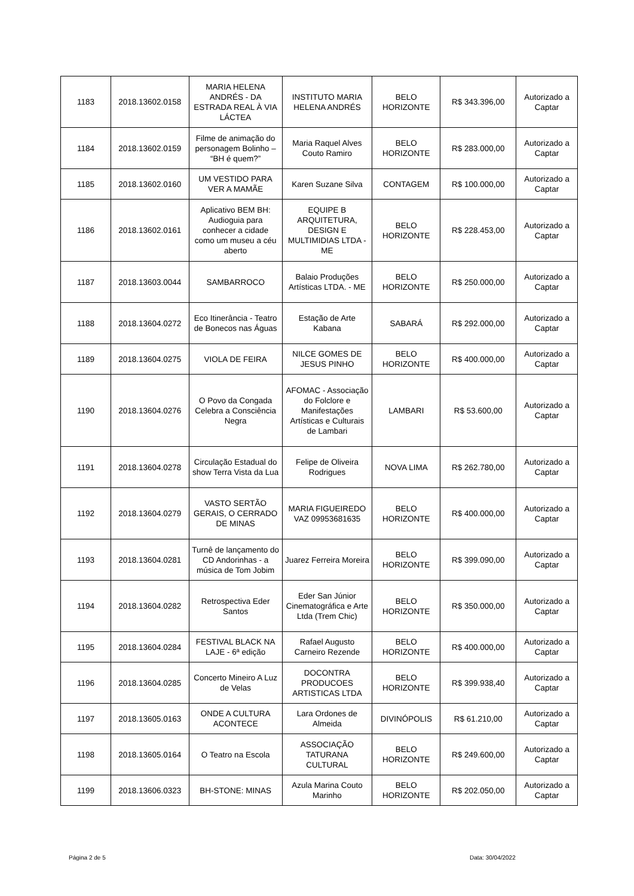| 1183 | 2018.13602.0158 | MARIA HELENA ANDRÉS - DA ESTRADA REAL À VIA LÁCTEA | INSTITUTO MARIA HELENA ANDRÉS | BELO HORIZONTE | R$ 343.396,00 | Autorizado a Captar |
| 1184 | 2018.13602.0159 | Filme de animação do personagem Bolinho – “BH é quem?” | Maria Raquel Alves Couto Ramiro | BELO HORIZONTE | R$ 283.000,00 | Autorizado a Captar |
| 1185 | 2018.13602.0160 | UM VESTIDO PARA VER A MAMÃE | Karen Suzane Silva | CONTAGEM | R$ 100.000,00 | Autorizado a Captar |
| 1186 | 2018.13602.0161 | Aplicativo BEM BH: Audioguia para conhecer a cidade como um museu a céu aberto | EQUIPE B ARQUITETURA, DESIGN E MULTIMIDIAS LTDA - ME | BELO HORIZONTE | R$ 228.453,00 | Autorizado a Captar |
| 1187 | 2018.13603.0044 | SAMBARROCO | Balaio Produções Artísticas LTDA. - ME | BELO HORIZONTE | R$ 250.000,00 | Autorizado a Captar |
| 1188 | 2018.13604.0272 | Eco Itinerância - Teatro de Bonecos nas Águas | Estação de Arte Kabana | SABARÁ | R$ 292.000,00 | Autorizado a Captar |
| 1189 | 2018.13604.0275 | VIOLA DE FEIRA | NILCE GOMES DE JESUS PINHO | BELO HORIZONTE | R$ 400.000,00 | Autorizado a Captar |
| 1190 | 2018.13604.0276 | O Povo da Congada Celebra a Consciência Negra | AFOMAC - Associação do Folclore e Manifestações Artísticas e Culturais de Lambari | LAMBARI | R$ 53.600,00 | Autorizado a Captar |
| 1191 | 2018.13604.0278 | Circulação Estadual do show Terra Vista da Lua | Felipe de Oliveira Rodrigues | NOVA LIMA | R$ 262.780,00 | Autorizado a Captar |
| 1192 | 2018.13604.0279 | VASTO SERTÃO GERAIS, O CERRADO DE MINAS | MARIA FIGUEIREDO VAZ 09953681635 | BELO HORIZONTE | R$ 400.000,00 | Autorizado a Captar |
| 1193 | 2018.13604.0281 | Turnê de lançamento do CD Andorinhas - a música de Tom Jobim | Juarez Ferreira Moreira | BELO HORIZONTE | R$ 399.090,00 | Autorizado a Captar |
| 1194 | 2018.13604.0282 | Retrospectiva Eder Santos | Eder San Júnior Cinematográfica e Arte Ltda (Trem Chic) | BELO HORIZONTE | R$ 350.000,00 | Autorizado a Captar |
| 1195 | 2018.13604.0284 | FESTIVAL BLACK NA LAJE - 6ª edição | Rafael Augusto Carneiro Rezende | BELO HORIZONTE | R$ 400.000,00 | Autorizado a Captar |
| 1196 | 2018.13604.0285 | Concerto Mineiro A Luz de Velas | DOCONTRA PRODUCOES ARTISTICAS LTDA | BELO HORIZONTE | R$ 399.938,40 | Autorizado a Captar |
| 1197 | 2018.13605.0163 | ONDE A CULTURA ACONTECE | Lara Ordones de Almeida | DIVINÓPOLIS | R$ 61.210,00 | Autorizado a Captar |
| 1198 | 2018.13605.0164 | O Teatro na Escola | ASSOCIAÇÃO TATURANA CULTURAL | BELO HORIZONTE | R$ 249.600,00 | Autorizado a Captar |
| 1199 | 2018.13606.0323 | BH-STONE: MINAS | Azula Marina Couto Marinho | BELO HORIZONTE | R$ 202.050,00 | Autorizado a Captar |
Página 2 de 5 Data: 30/04/2022